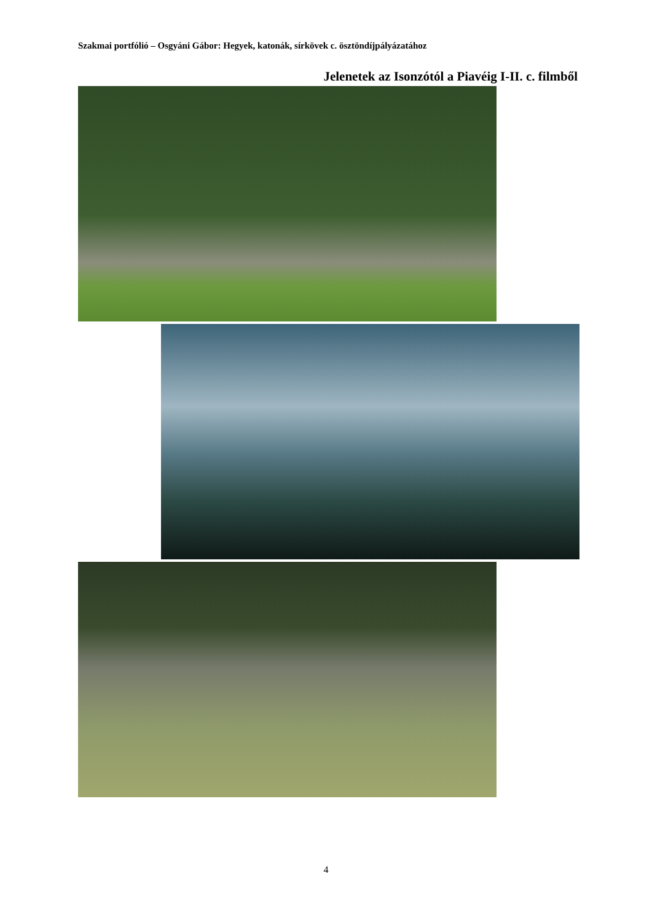Szakmai portfólió – Osgyáni Gábor: Hegyek, katonák, sírkövek c. ösztöndíjpályázatához
Jelenetek az Isonzótól a Piavéig I-II. c. filmből
4